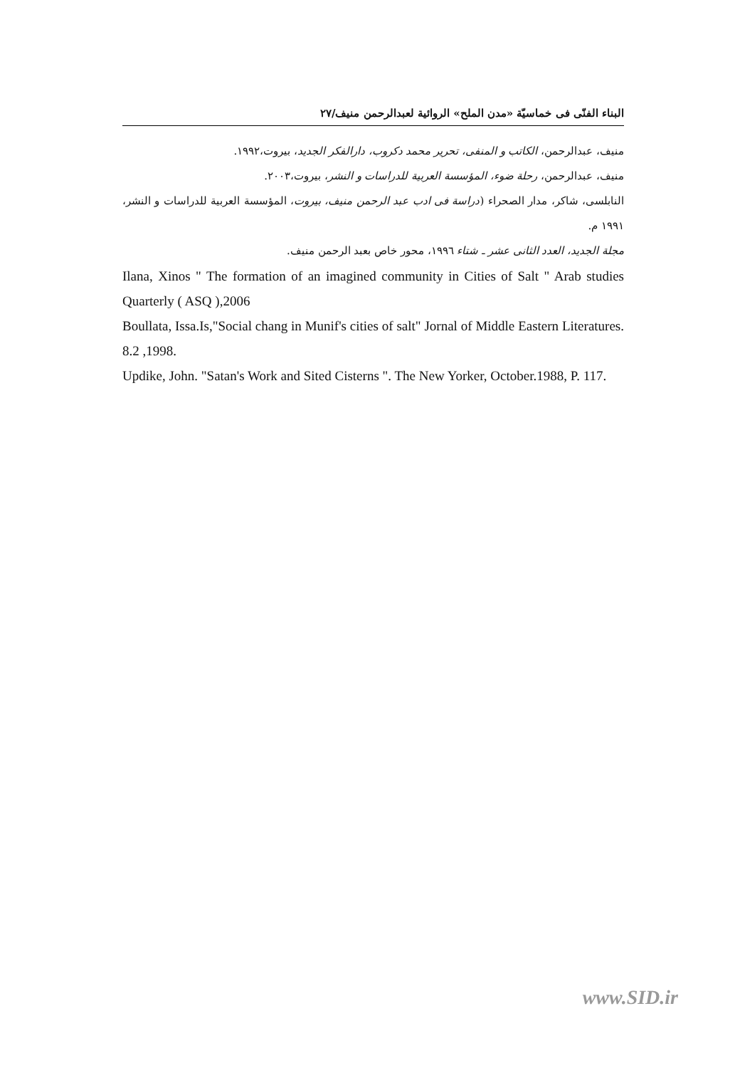البناء الفنّی فی خماسیّة «مدن الملح» الروائیة لعبدالرحمن منیف/۲۷
منیف، عبدالرحمن، الکاتب و المنفی، تحریر محمد دکروب، دارالفکر الجدید، بیروت،۱۹۹۲.
منیف، عبدالرحمن، رحلة ضوء، المؤسسة العربیة للدراسات و النشر، بیروت،۲۰۰۳.
النابلسی، شاکر، مدار الصحراء (دراسة فی ادب عبد الرحمن منیف، بیروت، المؤسسة العربیة للدراسات و النشر، ۱۹۹۱ م.
مجلة الجدید، العدد الثانی عشر ـ شتاء ۱۹۹٦، محور خاص بعبد الرحمن منیف.
Ilana, Xinos " The formation of an imagined community in Cities of Salt " Arab studies Quarterly ( ASQ ),2006
Boullata, Issa.Is,"Social chang in Munif's cities of salt" Jornal of Middle Eastern Literatures. 8.2 ,1998.
Updike, John. "Satan's Work and Sited Cisterns ". The New Yorker, October.1988, P. 117.
www.SID.ir